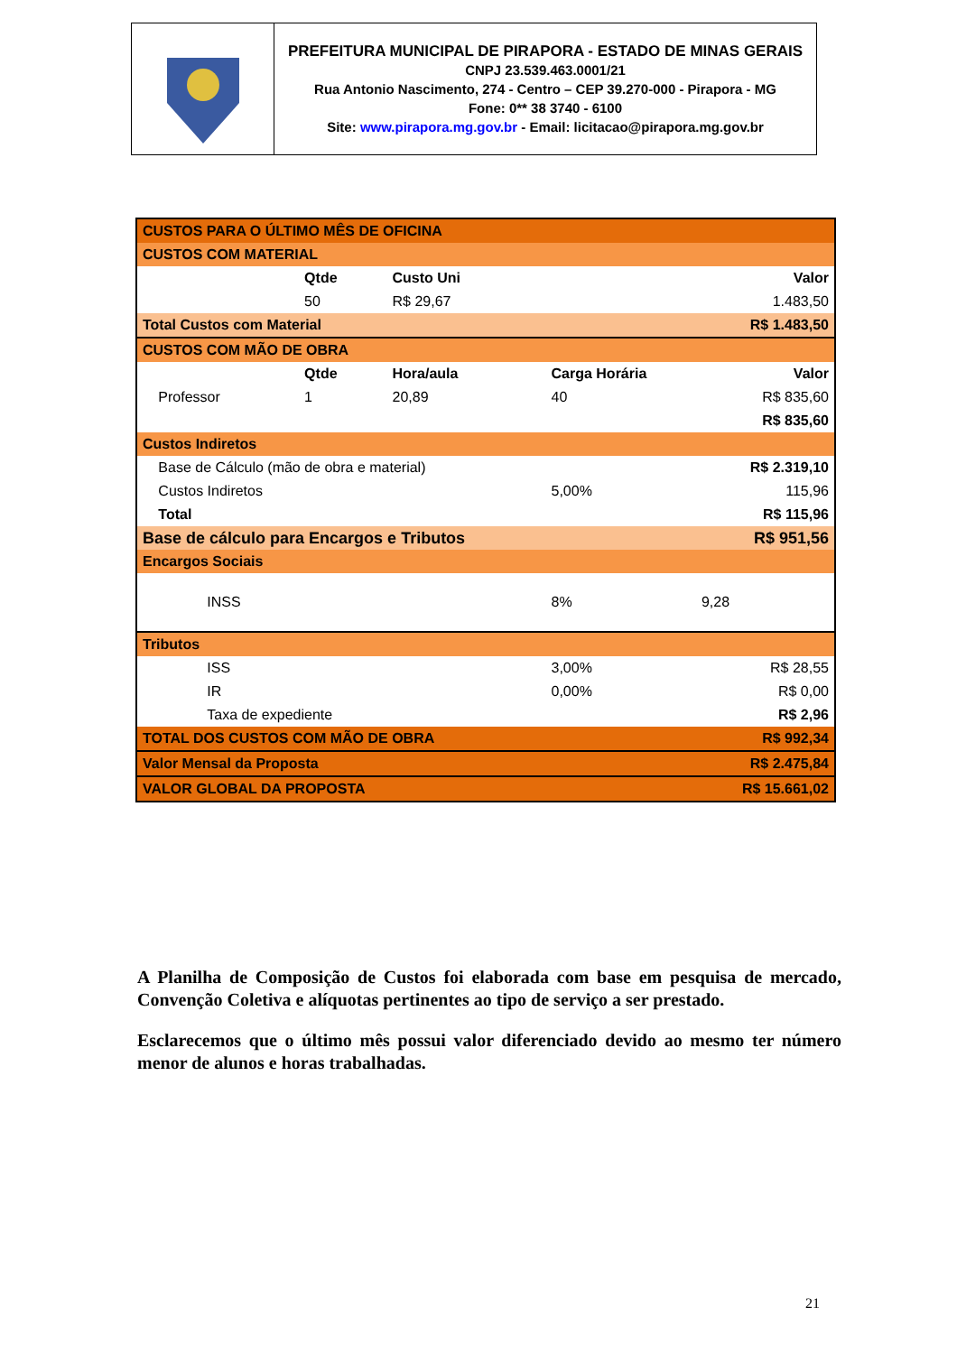PREFEITURA MUNICIPAL DE PIRAPORA - ESTADO DE MINAS GERAIS
CNPJ 23.539.463.0001/21
Rua Antonio Nascimento, 274 - Centro – CEP 39.270-000 - Pirapora - MG
Fone: 0** 38 3740 - 6100
Site: www.pirapora.mg.gov.br - Email: licitacao@pirapora.mg.gov.br
| CUSTOS PARA O ÚLTIMO MÊS DE OFICINA | | | | | |
| CUSTOS COM MATERIAL | | | | | |
| | | Qtde | Custo Uni | | Valor |
| | | 50 | R$ 29,67 | | 1.483,50 |
| Total Custos com Material | | | | | R$ 1.483,50 |
| CUSTOS COM MÃO DE OBRA | | | | | |
| | | Qtde | Hora/aula | Carga Horária | Valor |
| | Professor | 1 | 20,89 | 40 | R$ 835,60 |
| | | | | | R$ 835,60 |
| Custos Indiretos | | | | | |
| | Base de Cálculo (mão de obra e material) | | | | R$ 2.319,10 |
| | Custos Indiretos | | | 5,00% | 115,96 |
| | Total | | | | R$ 115,96 |
| Base de cálculo para Encargos e Tributos | | | | | R$ 951,56 |
| Encargos Sociais | | | | | |
| | INSS | | | 8% | 9,28 |
| Tributos | | | | | |
| | ISS | | | 3,00% | R$ 28,55 |
| | IR | | | 0,00% | R$ 0,00 |
| | Taxa de expediente | | | | R$ 2,96 |
| TOTAL DOS CUSTOS COM MÃO DE OBRA | | | | | R$ 992,34 |
| Valor Mensal da Proposta | | | | | R$ 2.475,84 |
| VALOR GLOBAL DA PROPOSTA | | | | | R$ 15.661,02 |
A Planilha de Composição de Custos foi elaborada com base em pesquisa de mercado, Convenção Coletiva e alíquotas pertinentes ao tipo de serviço a ser prestado.
Esclarecemos que o último mês possui valor diferenciado devido ao mesmo ter número menor de alunos e horas trabalhadas.
21